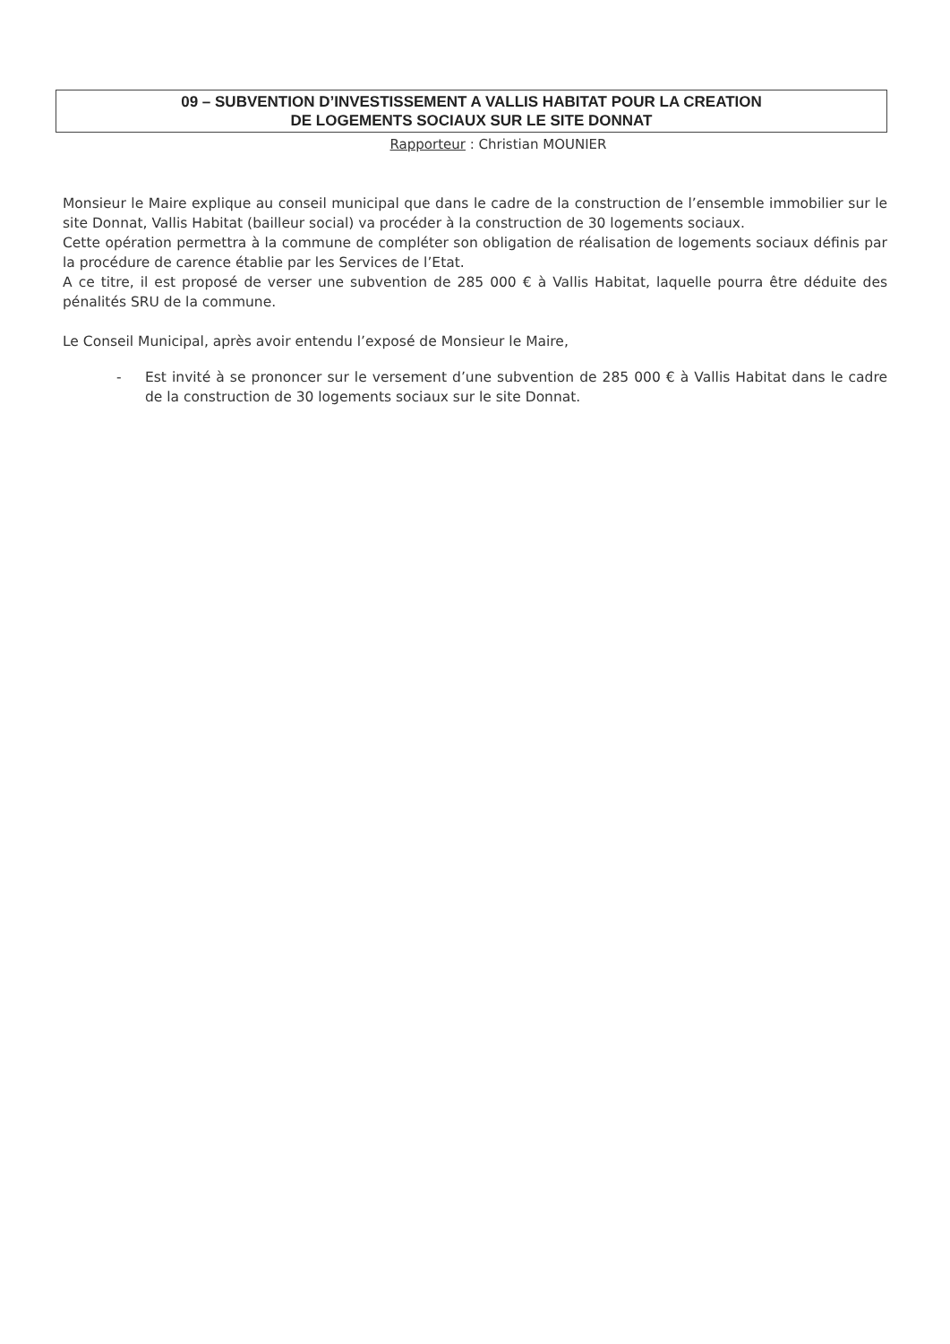09 – SUBVENTION D’INVESTISSEMENT A VALLIS HABITAT POUR LA CREATION
DE LOGEMENTS SOCIAUX SUR LE SITE DONNAT
Rapporteur : Christian MOUNIER
Monsieur le Maire explique au conseil municipal que dans le cadre de la construction de l’ensemble immobilier sur le site Donnat, Vallis Habitat (bailleur social) va procéder à la construction de 30 logements sociaux.
Cette opération permettra à la commune de compléter son obligation de réalisation de logements sociaux définis par la procédure de carence établie par les Services de l’Etat.
A ce titre, il est proposé de verser une subvention de 285 000 € à Vallis Habitat, laquelle pourra être déduite des pénalités SRU de la commune.
Le Conseil Municipal, après avoir entendu l’exposé de Monsieur le Maire,
- Est invité à se prononcer sur le versement d’une subvention de 285 000 € à Vallis Habitat dans le cadre de la construction de 30 logements sociaux sur le site Donnat.